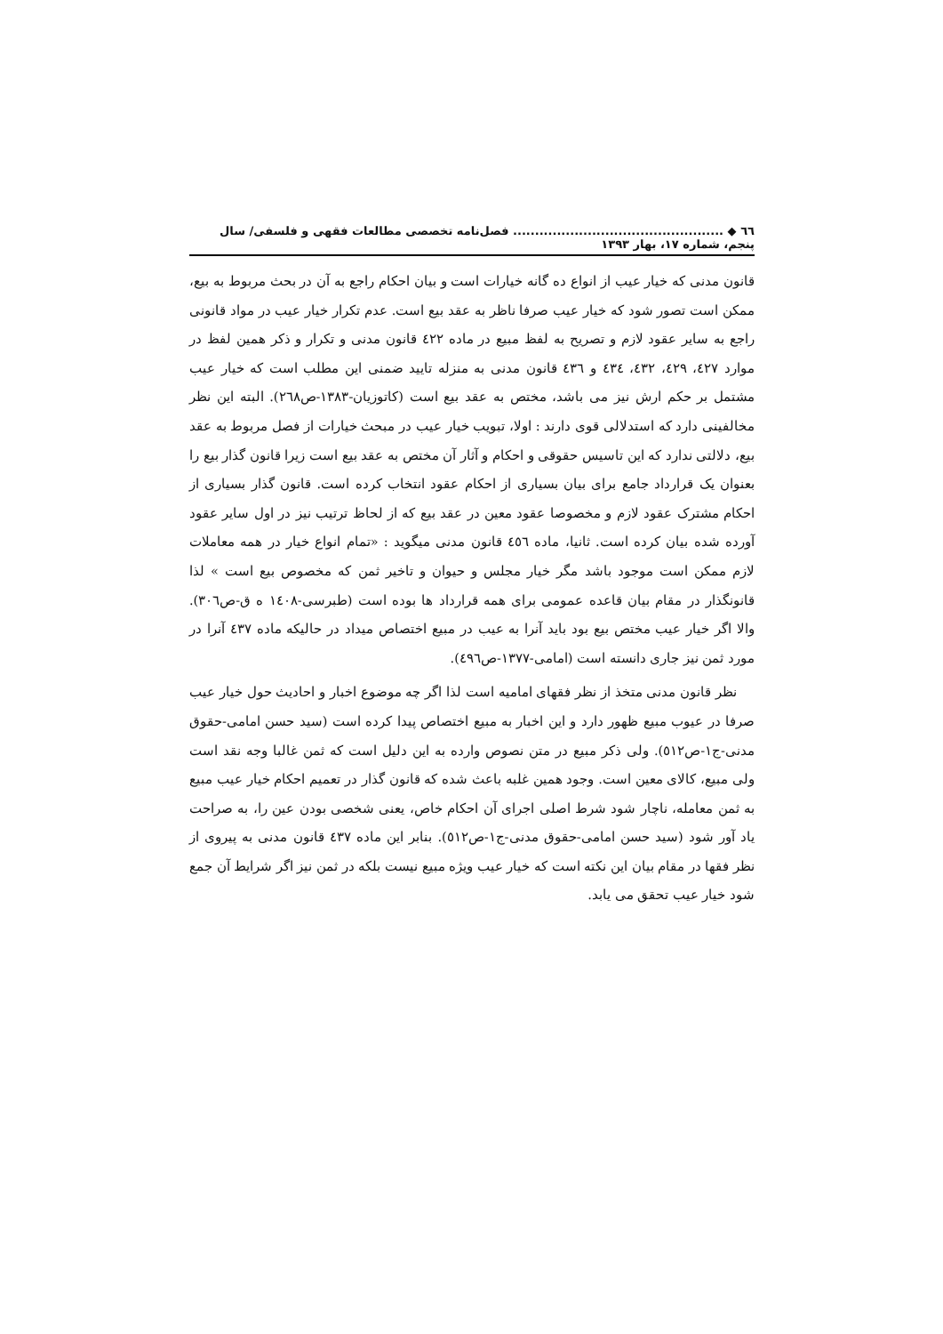٦٦ ◆ ................................................ فصل‌نامه تخصصی مطالعات فقهی و فلسفی/ سال پنجم، شماره ۱۷، بهار ۱۳۹۳
قانون مدنی که خیار عیب از انواع ده گانه خیارات است و بیان احکام راجع به آن در بحث مربوط به بیع، ممکن است تصور شود که خیار عیب صرفا ناظر به عقد بیع است. عدم تکرار خیار عیب در مواد قانونی راجع به سایر عقود لازم و تصریح به لفظ مبیع در ماده ٤٢٢ قانون مدنی و تکرار و ذکر همین لفظ در موارد ٤٢٧، ٤٢٩، ٤٣٢، ٤٣٤ و ٤٣٦ قانون مدنی به منزله تایید ضمنی این مطلب است که خیار عیب مشتمل بر حکم ارش نیز می باشد، مختص به عقد بیع است (کاتوزیان-١٣٨٣-ص٢٦٨). البته این نظر مخالفینی دارد که استدلالی قوی دارند : اولا، تبویب خیار عیب در مبحث خیارات از فصل مربوط به عقد بیع، دلالتی ندارد که این تاسیس حقوقی و احکام و آثار آن مختص به عقد بیع است زیرا قانون گذار بیع را بعنوان یک قرارداد جامع برای بیان بسیاری از احکام عقود انتخاب کرده است. قانون گذار بسیاری از احکام مشترک عقود لازم و مخصوصا عقود معین در عقد بیع که از لحاظ ترتیب نیز در اول سایر عقود آورده شده بیان کرده است. ثانیا، ماده ٤٥٦ قانون مدنی میگوید : «تمام انواع خیار در همه معاملات لازم ممکن است موجود باشد مگر خیار مجلس و حیوان و تاخیر ثمن که مخصوص بیع است » لذا قانونگذار در مقام بیان قاعده عمومی برای همه قرارداد ها بوده است (طبرسی-١٤٠٨ ه ق-ص٣٠٦). والا اگر خیار عیب مختص بیع بود باید آنرا به عیب در مبیع اختصاص میداد در حالیکه ماده ٤٣٧ آنرا در مورد ثمن نیز جاری دانسته است (امامی-١٣٧٧-ص٤٩٦).
نظر قانون مدنی متخذ از نظر فقهای امامیه است لذا اگر چه موضوع اخبار و احادیث حول خیار عیب صرفا در عیوب مبیع ظهور دارد و این اخبار به مبیع اختصاص پیدا کرده است (سید حسن امامی-حقوق مدنی-ج١-ص٥١٢). ولی ذکر مبیع در متن نصوص وارده به این دلیل است که ثمن غالبا وجه نقد است ولی مبیع، کالای معین است. وجود همین غلبه باعث شده که قانون گذار در تعمیم احکام خیار عیب مبیع به ثمن معامله، ناچار شود شرط اصلی اجرای آن احکام خاص، یعنی شخصی بودن عین را، به صراحت یاد آور شود (سید حسن امامی-حقوق مدنی-ج١-ص٥١٢). بنابر این ماده ٤٣٧ قانون مدنی به پیروی از نظر فقها در مقام بیان این نکته است که خیار عیب ویژه مبیع نیست بلکه در ثمن نیز اگر شرایط آن جمع شود خیار عیب تحقق می یابد.